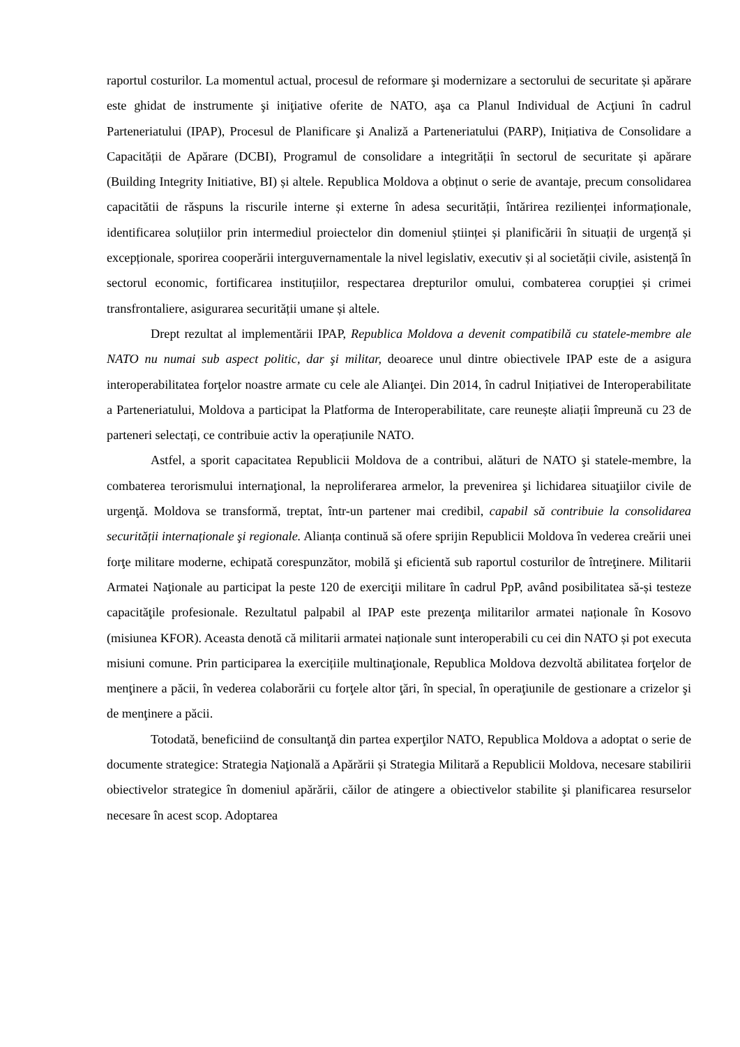raportul costurilor. La momentul actual, procesul de reformare şi modernizare a sectorului de securitate și apărare este ghidat de instrumente şi iniţiative oferite de NATO, aşa ca Planul Individual de Acţiuni în cadrul Parteneriatului (IPAP), Procesul de Planificare şi Analiză a Parteneriatului (PARP), Inițiativa de Consolidare a Capacității de Apărare (DCBI), Programul de consolidare a integrității în sectorul de securitate și apărare (Building Integrity Initiative, BI) și altele. Republica Moldova a obținut o serie de avantaje, precum consolidarea capacitătii de răspuns la riscurile interne și externe în adesa securității, întărirea rezilienței informaționale, identificarea soluțiilor prin intermediul proiectelor din domeniul științei și planificării în situații de urgență și excepționale, sporirea cooperării interguvernamentale la nivel legislativ, executiv și al societății civile, asistență în sectorul economic, fortificarea instituțiilor, respectarea drepturilor omului, combaterea corupției și crimei transfrontaliere, asigurarea securității umane și altele.
Drept rezultat al implementării IPAP, Republica Moldova a devenit compatibilă cu statele-membre ale NATO nu numai sub aspect politic, dar şi militar, deoarece unul dintre obiectivele IPAP este de a asigura interoperabilitatea forţelor noastre armate cu cele ale Alianţei. Din 2014, în cadrul Inițiativei de Interoperabilitate a Parteneriatului, Moldova a participat la Platforma de Interoperabilitate, care reunește aliații împreună cu 23 de parteneri selectați, ce contribuie activ la operațiunile NATO.
Astfel, a sporit capacitatea Republicii Moldova de a contribui, alături de NATO şi statele-membre, la combaterea terorismului internaţional, la neproliferarea armelor, la prevenirea şi lichidarea situaţiilor civile de urgenţă. Moldova se transformă, treptat, într-un partener mai credibil, capabil să contribuie la consolidarea securității internaționale şi regionale. Alianța continuă să ofere sprijin Republicii Moldova în vederea creării unei forţe militare moderne, echipată corespunzător, mobilă şi eficientă sub raportul costurilor de întreţinere. Militarii Armatei Naţionale au participat la peste 120 de exerciţii militare în cadrul PpP, având posibilitatea să-și testeze capacităţile profesionale. Rezultatul palpabil al IPAP este prezenţa militarilor armatei naționale în Kosovo (misiunea KFOR). Aceasta denotă că militarii armatei naționale sunt interoperabili cu cei din NATO și pot executa misiuni comune. Prin participarea la exercițiile multinaţionale, Republica Moldova dezvoltă abilitatea forţelor de menţinere a păcii, în vederea colaborării cu forţele altor ţări, în special, în operaţiunile de gestionare a crizelor şi de menţinere a păcii.
Totodată, beneficiind de consultanţă din partea experţilor NATO, Republica Moldova a adoptat o serie de documente strategice: Strategia Naţională a Apărării și Strategia Militară a Republicii Moldova, necesare stabilirii obiectivelor strategice în domeniul apărării, căilor de atingere a obiectivelor stabilite şi planificarea resurselor necesare în acest scop. Adoptarea